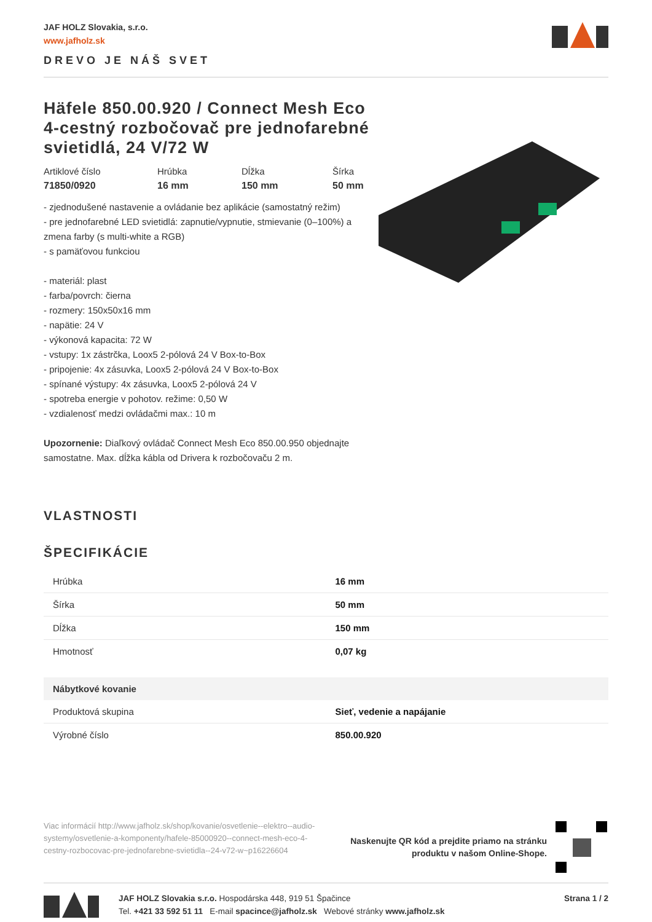JAF HOLZ Slovakia, s.r.o.
www.jafholz.sk
DREVO JE NÁŠ SVET
Häfele 850.00.920 / Connect Mesh Eco 4-cestný rozbočovač pre jednofarebné svietidlá, 24 V/72 W
Artiklové číslo
71850/0920
Hrúbka
16 mm
Dĺžka
150 mm
Šírka
50 mm
- zjednodušené nastavenie a ovládanie bez aplikácie (samostatný režim)
- pre jednofarebné LED svietidlá: zapnutie/vypnutie, stmievanie (0–100%) a zmena farby (s multi-white a RGB)
- s pamäťovou funkciou
- materiál: plast
- farba/povrch: čierna
- rozmery: 150x50x16 mm
- napätie: 24 V
- výkonová kapacita: 72 W
- vstupy: 1x zástrčka, Loox5 2-pólová 24 V Box-to-Box
- pripojenie: 4x zásuvka, Loox5 2-pólová 24 V Box-to-Box
- spínané výstupy: 4x zásuvka, Loox5 2-pólová 24 V
- spotreba energie v pohotov. režime: 0,50 W
- vzdialenosť medzi ovládačmi max.: 10 m
Upozornenie: Diaľkový ovládač Connect Mesh Eco 850.00.950 objednajte samostatne. Max. dĺžka kábla od Drivera k rozbočovaču 2 m.
VLASTNOSTI
ŠPECIFIKÁCIE
| Hrúbka | 16 mm |
| Šírka | 50 mm |
| Dĺžka | 150 mm |
| Hmotnosť | 0,07 kg |
| Nábytkové kovanie | |
| Produktová skupina | Sieť, vedenie a napájanie |
| Výrobné číslo | 850.00.920 |
Viac informácií http://www.jafholz.sk/shop/kovanie/osvetlenie--elektro--audio-systemy/osvetlenie-a-komponenty/hafele-85000920--connect-mesh-eco-4-cestny-rozbocovac-pre-jednofarebne-svietidla--24-v72-w~p16226604
Naskenujte QR kód a prejdite priamo na stránku
produktu v našom Online-Shope.
JAF HOLZ Slovakia s.r.o. Hospodárska 448, 919 51 Špačince
Tel. +421 33 592 51 11 E-mail spacince@jafholz.sk Webové stránky www.jafholz.sk
Strana 1 / 2